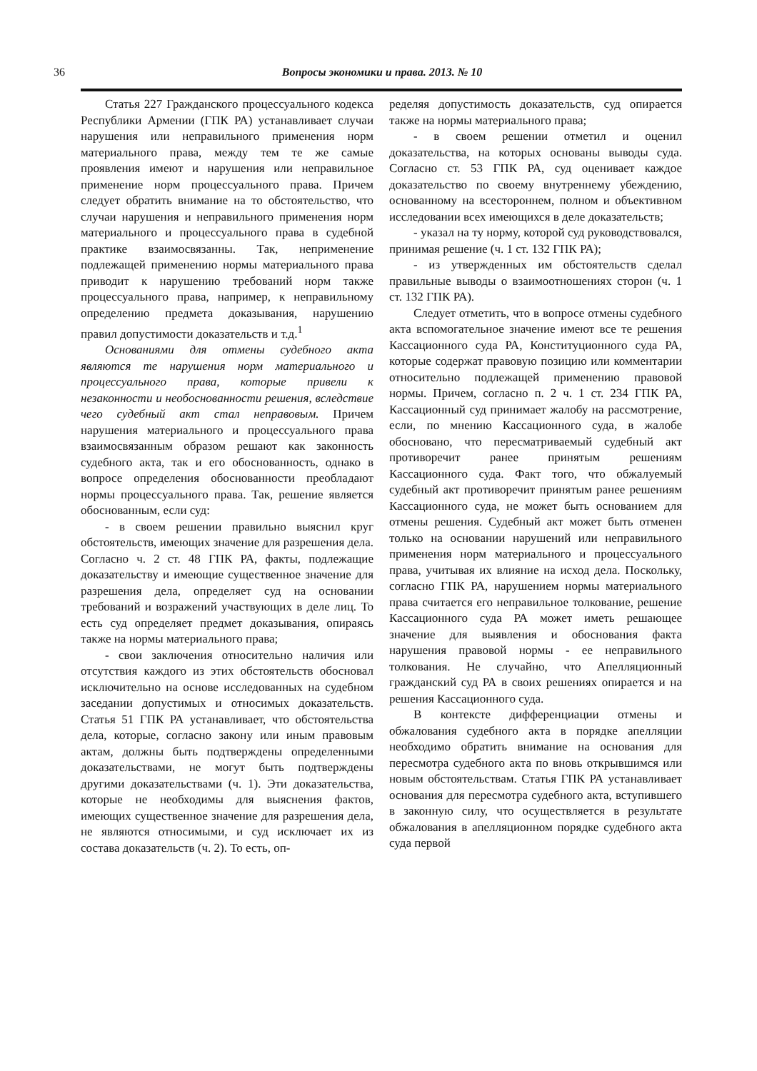36
Вопросы экономики и права. 2013. № 10
Статья 227 Гражданского процессуального кодекса Республики Армении (ГПК РА) устанавливает случаи нарушения или неправильного применения норм материального права, между тем те же самые проявления имеют и нарушения или неправильное применение норм процессуального права. Причем следует обратить внимание на то обстоятельство, что случаи нарушения и неправильного применения норм материального и процессуального права в судебной практике взаимосвязанны. Так, неприменение подлежащей применению нормы материального права приводит к нарушению требований норм также процессуального права, например, к неправильному определению предмета доказывания, нарушению правил допустимости доказательств и т.д.<sup>1</sup>
Основаниями для отмены судебного акта являются те нарушения норм материального и процессуального права, которые привели к незаконности и необоснованности решения, вследствие чего судебный акт стал неправовым. Причем нарушения материального и процессуального права взаимосвязанным образом решают как законность судебного акта, так и его обоснованность, однако в вопросе определения обоснованности преобладают нормы процессуального права. Так, решение является обоснованным, если суд:
- в своем решении правильно выяснил круг обстоятельств, имеющих значение для разрешения дела. Согласно ч. 2 ст. 48 ГПК РА, факты, подлежащие доказательству и имеющие существенное значение для разрешения дела, определяет суд на основании требований и возражений участвующих в деле лиц. То есть суд определяет предмет доказывания, опираясь также на нормы материального права;
- свои заключения относительно наличия или отсутствия каждого из этих обстоятельств обосновал исключительно на основе исследованных на судебном заседании допустимых и относимых доказательств. Статья 51 ГПК РА устанавливает, что обстоятельства дела, которые, согласно закону или иным правовым актам, должны быть подтверждены определенными доказательствами, не могут быть подтверждены другими доказательствами (ч. 1). Эти доказательства, которые не необходимы для выяснения фактов, имеющих существенное значение для разрешения дела, не являются относимыми, и суд исключает их из состава доказательств (ч. 2). То есть, оп-
ределяя допустимость доказательств, суд опирается также на нормы материального права;
- в своем решении отметил и оценил доказательства, на которых основаны выводы суда. Согласно ст. 53 ГПК РА, суд оценивает каждое доказательство по своему внутреннему убеждению, основанному на всестороннем, полном и объективном исследовании всех имеющихся в деле доказательств;
- указал на ту норму, которой суд руководствовался, принимая решение (ч. 1 ст. 132 ГПК РА);
- из утвержденных им обстоятельств сделал правильные выводы о взаимоотношениях сторон (ч. 1 ст. 132 ГПК РА).
Следует отметить, что в вопросе отмены судебного акта вспомогательное значение имеют все те решения Кассационного суда РА, Конституционного суда РА, которые содержат правовую позицию или комментарии относительно подлежащей применению правовой нормы. Причем, согласно п. 2 ч. 1 ст. 234 ГПК РА, Кассационный суд принимает жалобу на рассмотрение, если, по мнению Кассационного суда, в жалобе обосновано, что пересматриваемый судебный акт противоречит ранее принятым решениям Кассационного суда. Факт того, что обжалуемый судебный акт противоречит принятым ранее решениям Кассационного суда, не может быть основанием для отмены решения. Судебный акт может быть отменен только на основании нарушений или неправильного применения норм материального и процессуального права, учитывая их влияние на исход дела. Поскольку, согласно ГПК РА, нарушением нормы материального права считается его неправильное толкование, решение Кассационного суда РА может иметь решающее значение для выявления и обоснования факта нарушения правовой нормы - ее неправильного толкования. Не случайно, что Апелляционный гражданский суд РА в своих решениях опирается и на решения Кассационного суда.
В контексте дифференциации отмены и обжалования судебного акта в порядке апелляции необходимо обратить внимание на основания для пересмотра судебного акта по вновь открывшимся или новым обстоятельствам. Статья ГПК РА устанавливает основания для пересмотра судебного акта, вступившего в законную силу, что осуществляется в результате обжалования в апелляционном порядке судебного акта суда первой